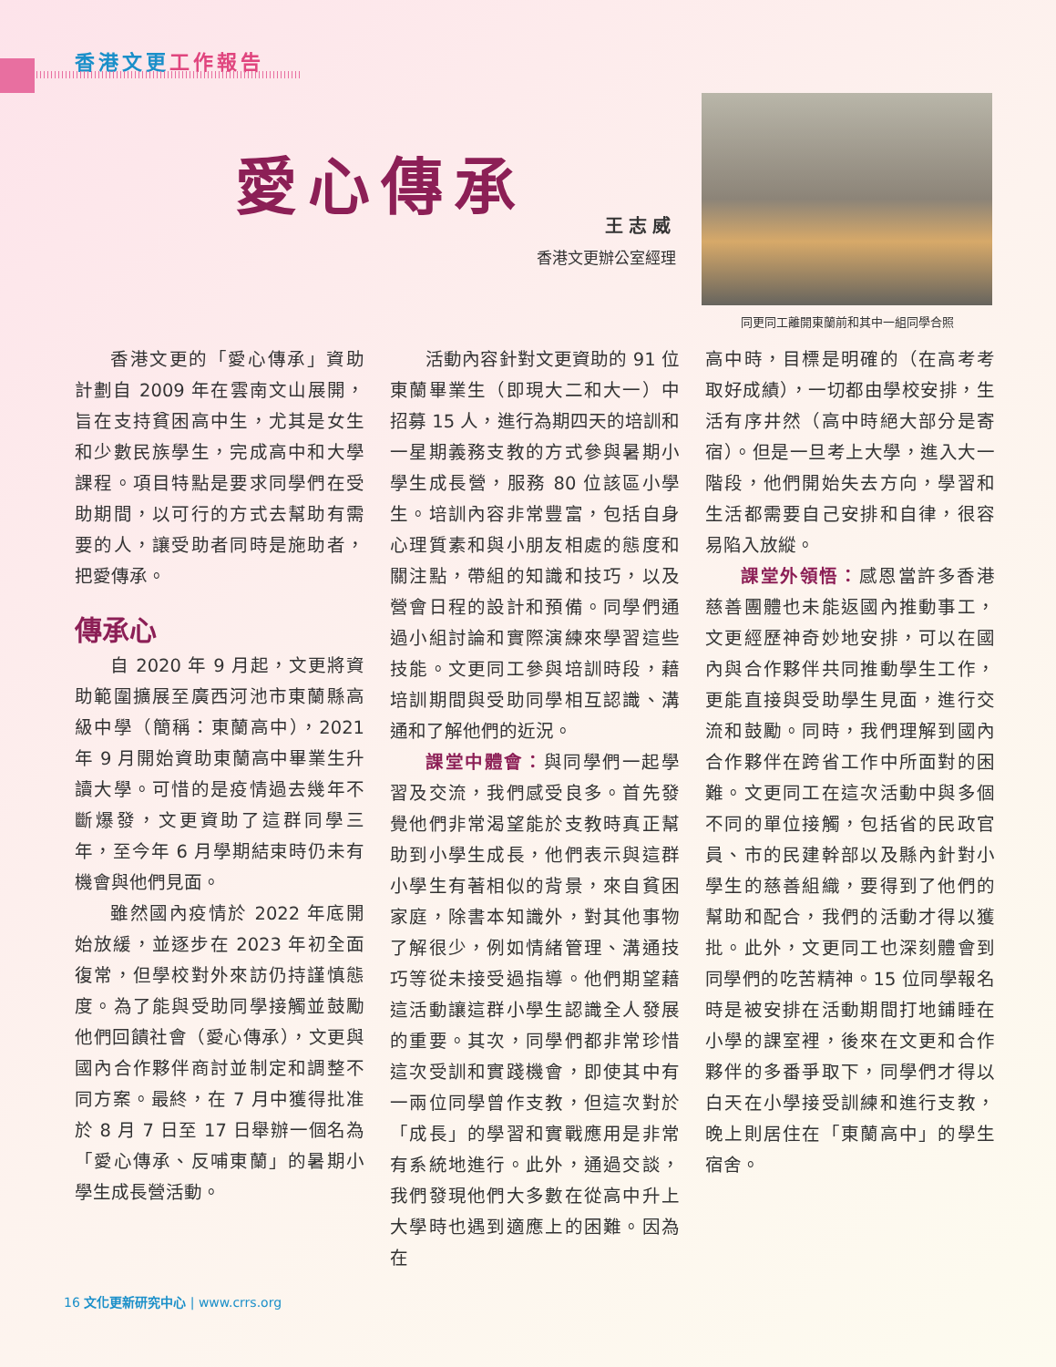香港文更 工作報告
愛心傳承
王志威
香港文更辦公室經理
同更同工離開東蘭前和其中一組同學合照
香港文更的「愛心傳承」資助計劃自 2009 年在雲南文山展開，旨在支持貧困高中生，尤其是女生和少數民族學生，完成高中和大學課程。項目特點是要求同學們在受助期間，以可行的方式去幫助有需要的人，讓受助者同時是施助者，把愛傳承。
傳承心
自 2020 年 9 月起，文更將資助範圍擴展至廣西河池市東蘭縣高級中學（簡稱：東蘭高中），2021 年 9 月開始資助東蘭高中畢業生升讀大學。可惜的是疫情過去幾年不斷爆發，文更資助了這群同學三年，至今年 6 月學期結束時仍未有機會與他們見面。
雖然國內疫情於 2022 年底開始放緩，並逐步在 2023 年初全面復常，但學校對外來訪仍持謹慎態度。為了能與受助同學接觸並鼓勵他們回饋社會（愛心傳承），文更與國內合作夥伴商討並制定和調整不同方案。最終，在 7 月中獲得批准於 8 月 7 日至 17 日舉辦一個名為「愛心傳承、反哺東蘭」的暑期小學生成長營活動。
活動內容針對文更資助的 91 位東蘭畢業生（即現大二和大一）中招募 15 人，進行為期四天的培訓和一星期義務支教的方式參與暑期小學生成長營，服務 80 位該區小學生。培訓內容非常豐富，包括自身心理質素和與小朋友相處的態度和關注點，帶組的知識和技巧，以及營會日程的設計和預備。同學們通過小組討論和實際演練來學習這些技能。文更同工參與培訓時段，藉培訓期間與受助同學相互認識、溝通和了解他們的近況。
課堂中體會：與同學們一起學習及交流，我們感受良多。首先發覺他們非常渴望能於支教時真正幫助到小學生成長，他們表示與這群小學生有著相似的背景，來自貧困家庭，除書本知識外，對其他事物了解很少，例如情緒管理、溝通技巧等從未接受過指導。他們期望藉這活動讓這群小學生認識全人發展的重要。其次，同學們都非常珍惜這次受訓和實踐機會，即使其中有一兩位同學曾作支教，但這次對於「成長」的學習和實戰應用是非常有系統地進行。此外，通過交談，我們發現他們大多數在從高中升上大學時也遇到適應上的困難。因為在
高中時，目標是明確的（在高考考取好成績），一切都由學校安排，生活有序井然（高中時絕大部分是寄宿）。但是一旦考上大學，進入大一階段，他們開始失去方向，學習和生活都需要自己安排和自律，很容易陷入放縱。
課堂外領悟：感恩當許多香港慈善團體也未能返國內推動事工，文更經歷神奇妙地安排，可以在國內與合作夥伴共同推動學生工作，更能直接與受助學生見面，進行交流和鼓勵。同時，我們理解到國內合作夥伴在跨省工作中所面對的困難。文更同工在這次活動中與多個不同的單位接觸，包括省的民政官員、市的民建幹部以及縣內針對小學生的慈善組織，要得到了他們的幫助和配合，我們的活動才得以獲批。此外，文更同工也深刻體會到同學們的吃苦精神。15 位同學報名時是被安排在活動期間打地鋪睡在小學的課室裡，後來在文更和合作夥伴的多番爭取下，同學們才得以白天在小學接受訓練和進行支教，晚上則居住在「東蘭高中」的學生宿舍。
16 文化更新研究中心 | www.crrs.org